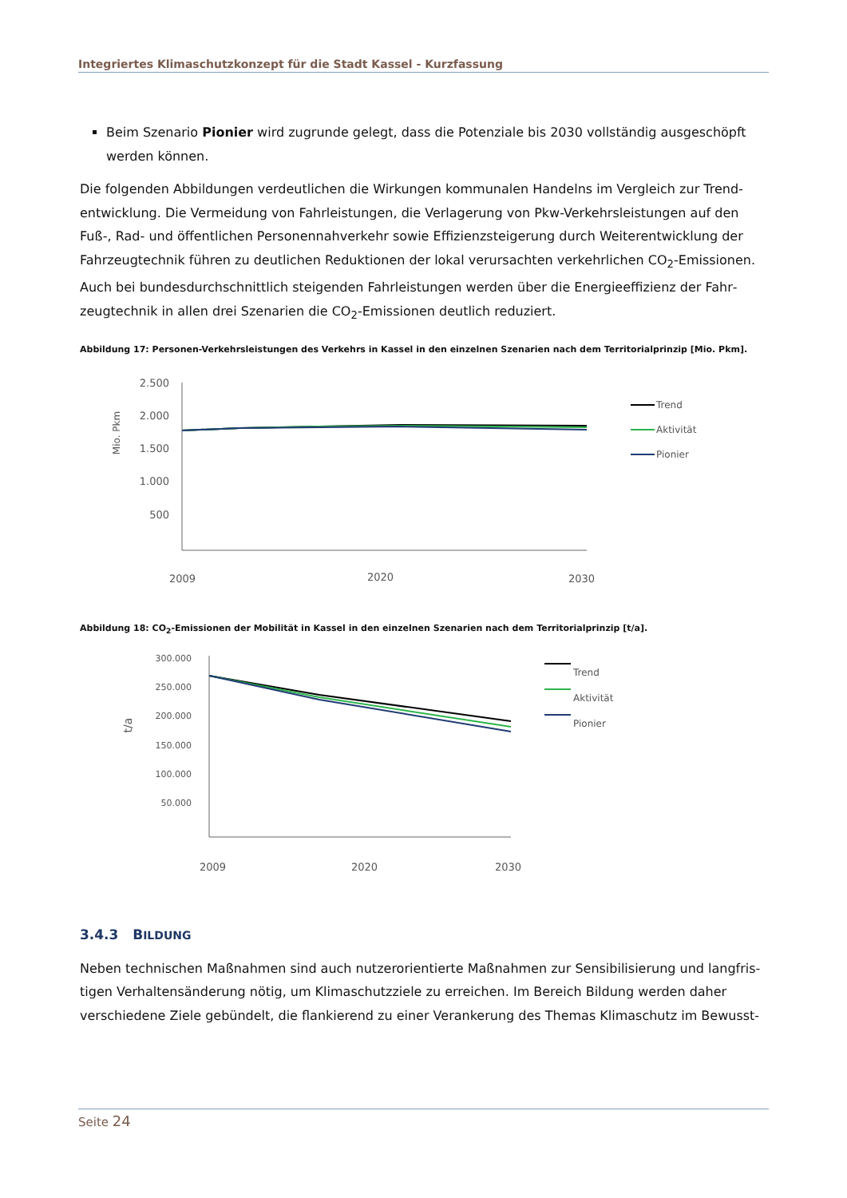Integriertes Klimaschutzkonzept für die Stadt Kassel - Kurzfassung
Beim Szenario Pionier wird zugrunde gelegt, dass die Potenziale bis 2030 vollständig ausgeschöpft werden können.
Die folgenden Abbildungen verdeutlichen die Wirkungen kommunalen Handelns im Vergleich zur Trend­entwicklung. Die Vermeidung von Fahrleistungen, die Verlagerung von Pkw-Verkehrsleistungen auf den Fuß-, Rad- und öffentlichen Personennahverkehr sowie Effizienzsteigerung durch Weiterentwicklung der Fahrzeugtechnik führen zu deutlichen Reduktionen der lokal verursachten verkehrlichen CO<sub>2</sub>-Emissionen. Auch bei bundesdurchschnittlich steigenden Fahrleistungen werden über die Energieeffizienz der Fahr­zeugtechnik in allen drei Szenarien die CO<sub>2</sub>-Emissionen deutlich reduziert.
Abbildung 17: Personen-Verkehrsleistungen des Verkehrs in Kassel in den einzelnen Szenarien nach dem Territorialprinzip [Mio. Pkm].
Mio. Pkm
2.500
2.000
1.500
1.000
500
2009
2020
2030
Trend
Aktivität
Pionier
Abbildung 18: CO<sub>2</sub>-Emissionen der Mobilität in Kassel in den einzelnen Szenarien nach dem Territorialprinzip [t/a].
t/a
300.000
250.000
200.000
150.000
100.000
50.000
2009
2020
2030
Trend
Aktivität
Pionier
3.4.3 BILDUNG
Neben technischen Maßnahmen sind auch nutzerorientierte Maßnahmen zur Sensibilisierung und langfris­tigen Verhaltensänderung nötig, um Klimaschutzziele zu erreichen. Im Bereich Bildung werden daher verschiedene Ziele gebündelt, die flankierend zu einer Verankerung des Themas Klimaschutz im Bewusst-
Seite 24